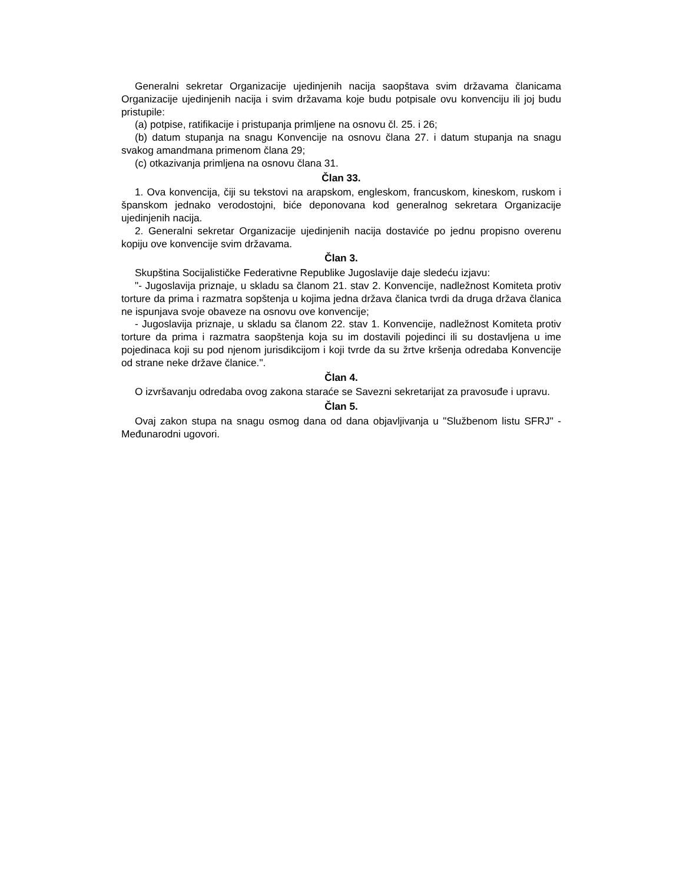Generalni sekretar Organizacije ujedinjenih nacija saopštava svim državama članicama Organizacije ujedinjenih nacija i svim državama koje budu potpisale ovu konvenciju ili joj budu pristupile:
(a) potpise, ratifikacije i pristupanja primljene na osnovu čl. 25. i 26;
(b) datum stupanja na snagu Konvencije na osnovu člana 27. i datum stupanja na snagu svakog amandmana primenom člana 29;
(c) otkazivanja primljena na osnovu člana 31.
Član 33.
1. Ova konvencija, čiji su tekstovi na arapskom, engleskom, francuskom, kineskom, ruskom i španskom jednako verodostojni, biće deponovana kod generalnog sekretara Organizacije ujedinjenih nacija.
2. Generalni sekretar Organizacije ujedinjenih nacija dostaviće po jednu propisno overenu kopiju ove konvencije svim državama.
Član 3.
Skupština Socijalističke Federativne Republike Jugoslavije daje sledeću izjavu:
"- Jugoslavija priznaje, u skladu sa članom 21. stav 2. Konvencije, nadležnost Komiteta protiv torture da prima i razmatra sopštenja u kojima jedna država članica tvrdi da druga država članica ne ispunjava svoje obaveze na osnovu ove konvencije;
- Jugoslavija priznaje, u skladu sa članom 22. stav 1. Konvencije, nadležnost Komiteta protiv torture da prima i razmatra saopštenja koja su im dostavili pojedinci ili su dostavljena u ime pojedinaca koji su pod njenom jurisdikcijom i koji tvrde da su žrtve kršenja odredaba Konvencije od strane neke države članice.".
Član 4.
O izvršavanju odredaba ovog zakona staraće se Savezni sekretarijat za pravosuđe i upravu.
Član 5.
Ovaj zakon stupa na snagu osmog dana od dana objavljivanja u "Službenom listu SFRJ" - Međunarodni ugovori.